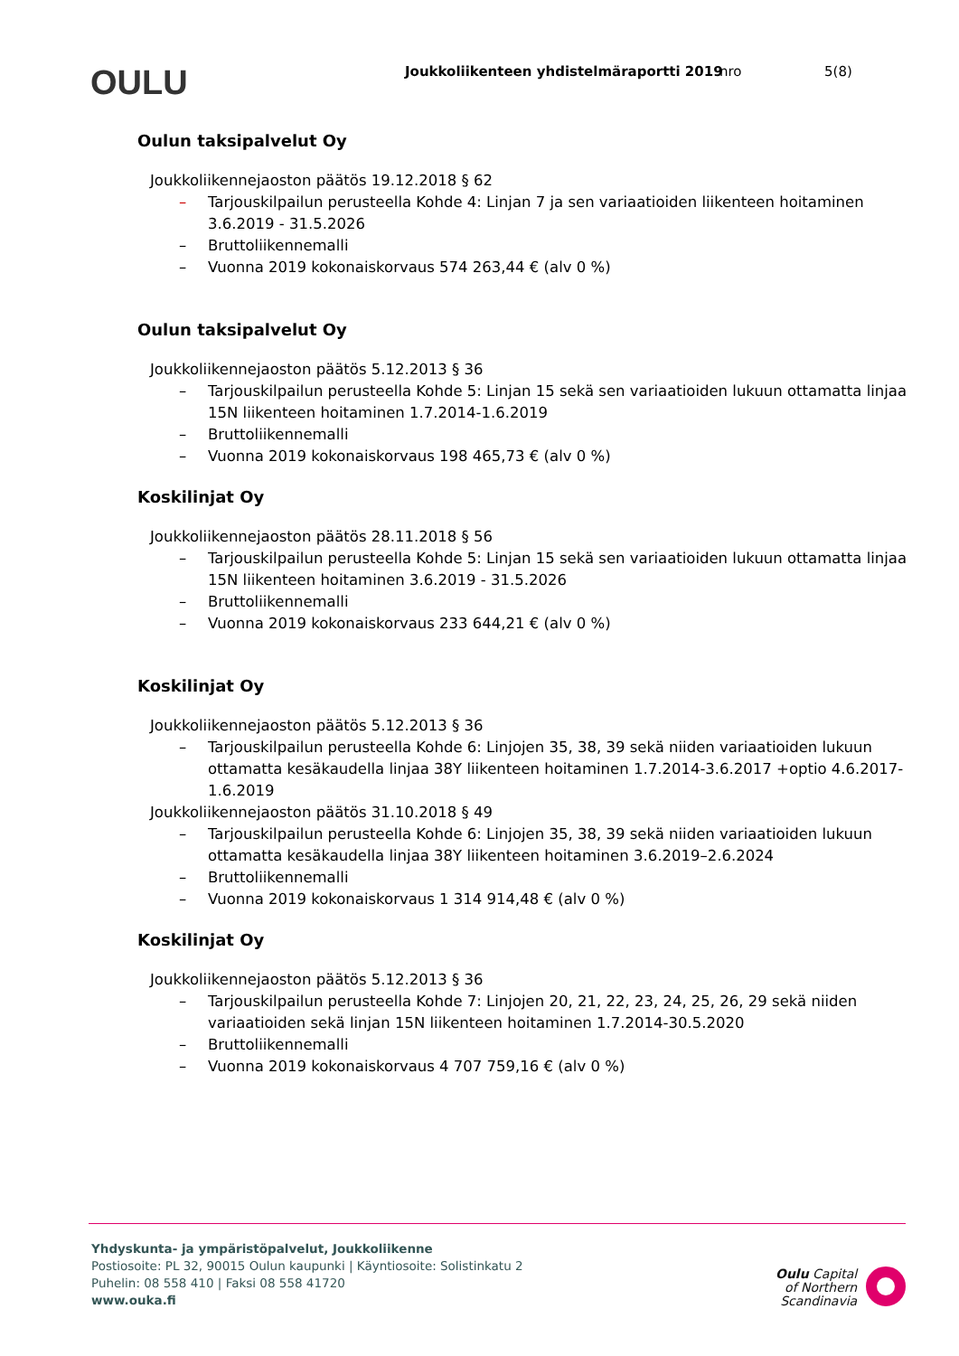OULU
Joukkoliikenteen yhdistelmäraportti 2019
nro 5(8)
Oulun taksipalvelut Oy
Joukkoliikennejaoston päätös 19.12.2018 § 62
– Tarjouskilpailun perusteella Kohde 4: Linjan 7 ja sen variaatioiden liikenteen hoitaminen 3.6.2019 - 31.5.2026
– Bruttoliikennemalli
– Vuonna 2019 kokonaiskorvaus 574 263,44 € (alv 0 %)
Oulun taksipalvelut Oy
Joukkoliikennejaoston päätös 5.12.2013 § 36
– Tarjouskilpailun perusteella Kohde 5: Linjan 15 sekä sen variaatioiden lukuun ottamatta linjaa 15N liikenteen hoitaminen 1.7.2014-1.6.2019
– Bruttoliikennemalli
– Vuonna 2019 kokonaiskorvaus 198 465,73 € (alv 0 %)
Koskilinjat Oy
Joukkoliikennejaoston päätös 28.11.2018 § 56
– Tarjouskilpailun perusteella Kohde 5: Linjan 15 sekä sen variaatioiden lukuun ottamatta linjaa 15N liikenteen hoitaminen 3.6.2019 - 31.5.2026
– Bruttoliikennemalli
– Vuonna 2019 kokonaiskorvaus 233 644,21 € (alv 0 %)
Koskilinjat Oy
Joukkoliikennejaoston päätös 5.12.2013 § 36
– Tarjouskilpailun perusteella Kohde 6: Linjojen 35, 38, 39 sekä niiden variaatioiden lukuun ottamatta kesäkaudella linjaa 38Y liikenteen hoitaminen 1.7.2014-3.6.2017 +optio 4.6.2017-1.6.2019
Joukkoliikennejaoston päätös 31.10.2018 § 49
– Tarjouskilpailun perusteella Kohde 6: Linjojen 35, 38, 39 sekä niiden variaatioiden lukuun ottamatta kesäkaudella linjaa 38Y liikenteen hoitaminen 3.6.2019–2.6.2024
– Bruttoliikennemalli
– Vuonna 2019 kokonaiskorvaus 1 314 914,48 € (alv 0 %)
Koskilinjat Oy
Joukkoliikennejaoston päätös 5.12.2013 § 36
– Tarjouskilpailun perusteella Kohde 7: Linjojen 20, 21, 22, 23, 24, 25, 26, 29 sekä niiden variaatioiden sekä linjan 15N liikenteen hoitaminen 1.7.2014-30.5.2020
– Bruttoliikennemalli
– Vuonna 2019 kokonaiskorvaus 4 707 759,16 € (alv 0 %)
Yhdyskunta- ja ympäristöpalvelut, Joukkoliikenne
Postiosoite: PL 32, 90015 Oulun kaupunki | Käyntiosoite: Solistinkatu 2
Puhelin: 08 558 410 | Faksi 08 558 41720
www.ouka.fi
Oulu Capital
of Northern
Scandinavia